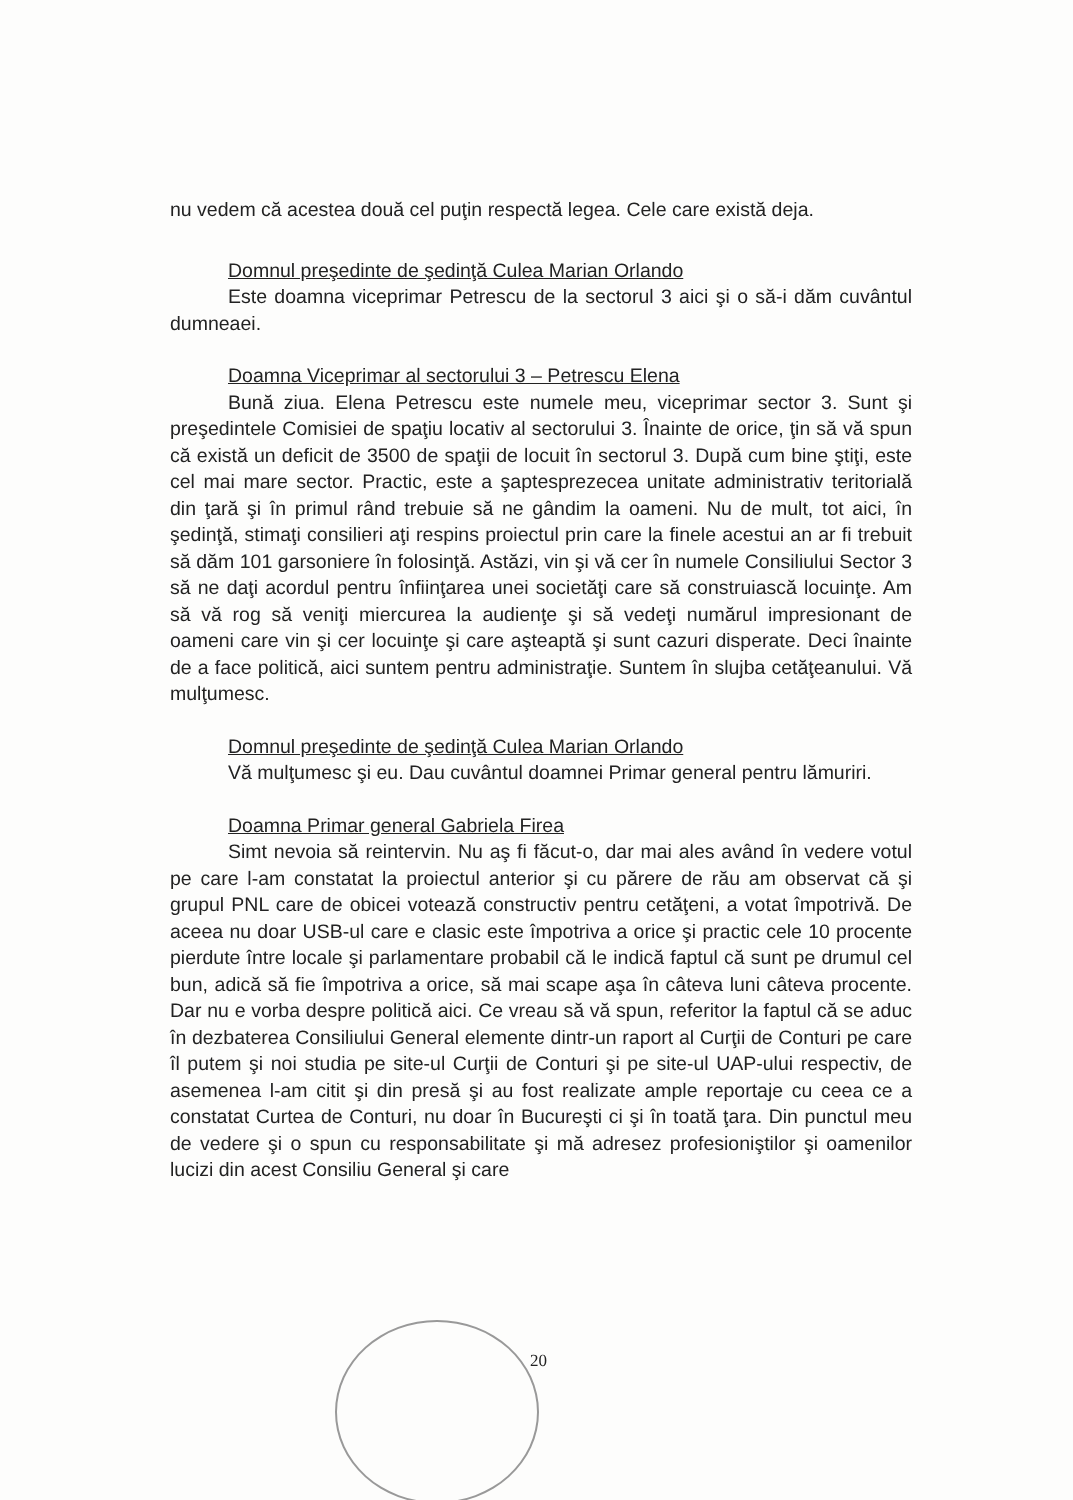nu vedem că acestea două cel puţin respectă legea. Cele care există deja.
Domnul preşedinte de şedinţă Culea Marian Orlando
Este doamna viceprimar Petrescu de la sectorul 3 aici şi o să-i dăm cuvântul dumneaei.
Doamna Viceprimar al sectorului 3 – Petrescu Elena
Bună ziua. Elena Petrescu este numele meu, viceprimar sector 3. Sunt şi preşedintele Comisiei de spaţiu locativ al sectorului 3. Înainte de orice, ţin să vă spun că există un deficit de 3500 de spaţii de locuit în sectorul 3. După cum bine ştiţi, este cel mai mare sector. Practic, este a şaptesprezecea unitate administrativ teritorială din ţară şi în primul rând trebuie să ne gândim la oameni. Nu de mult, tot aici, în şedinţă, stimaţi consilieri aţi respins proiectul prin care la finele acestui an ar fi trebuit să dăm 101 garsoniere în folosinţă. Astăzi, vin şi vă cer în numele Consiliului Sector 3 să ne daţi acordul pentru înfiinţarea unei societăţi care să construiască locuinţe. Am să vă rog să veniţi miercurea la audienţe şi să vedeţi numărul impresionant de oameni care vin şi cer locuinţe şi care aşteaptă şi sunt cazuri disperate. Deci înainte de a face politică, aici suntem pentru administraţie. Suntem în slujba cetăţeanului. Vă mulţumesc.
Domnul preşedinte de şedinţă Culea Marian Orlando
Vă mulţumesc şi eu. Dau cuvântul doamnei Primar general pentru lămuriri.
Doamna Primar general Gabriela Firea
Simt nevoia să reintervin. Nu aş fi făcut-o, dar mai ales având în vedere votul pe care l-am constatat la proiectul anterior şi cu părere de rău am observat că şi grupul PNL care de obicei votează constructiv pentru cetăţeni, a votat împotrivă. De aceea nu doar USB-ul care e clasic este împotriva a orice şi practic cele 10 procente pierdute între locale şi parlamentare probabil că le indică faptul că sunt pe drumul cel bun, adică să fie împotriva a orice, să mai scape aşa în câteva luni câteva procente. Dar nu e vorba despre politică aici. Ce vreau să vă spun, referitor la faptul că se aduc în dezbaterea Consiliului General elemente dintr-un raport al Curţii de Conturi pe care îl putem şi noi studia pe site-ul Curţii de Conturi şi pe site-ul UAP-ului respectiv, de asemenea l-am citit şi din presă şi au fost realizate ample reportaje cu ceea ce a constatat Curtea de Conturi, nu doar în Bucureşti ci şi în toată ţara. Din punctul meu de vedere şi o spun cu responsabilitate şi mă adresez profesioniştilor şi oamenilor lucizi din acest Consiliu General şi care
20